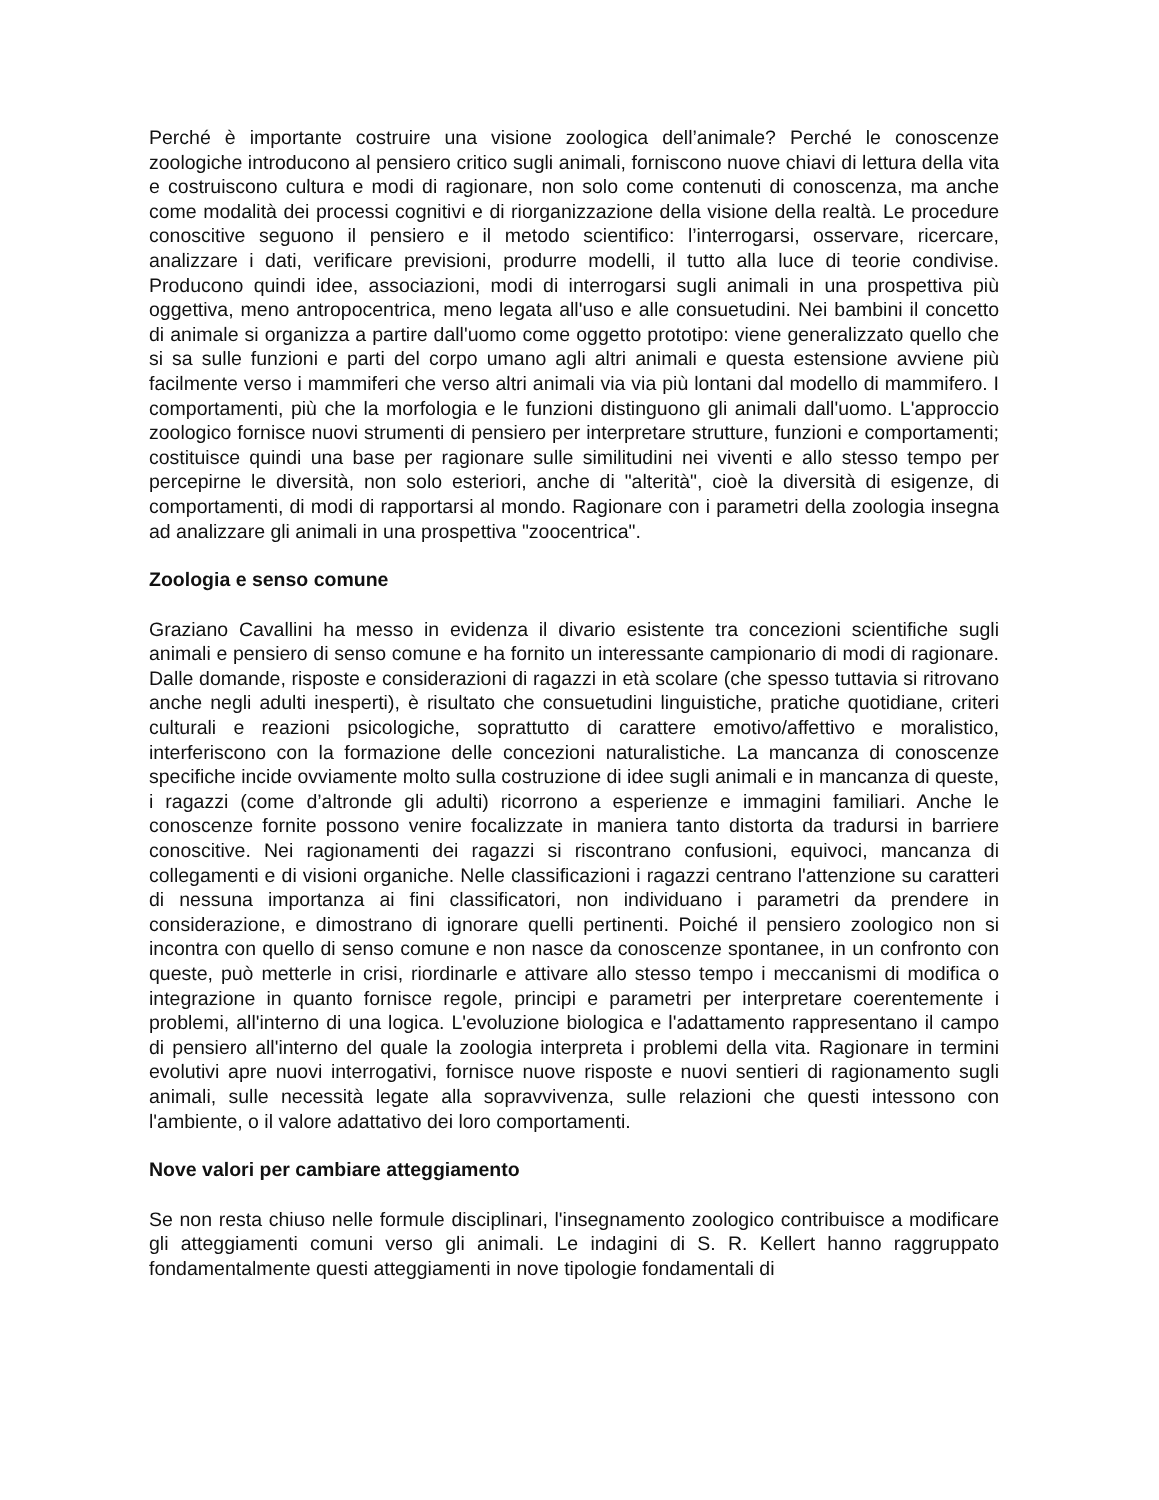Perché è importante costruire una visione zoologica dell’animale? Perché le conoscenze zoologiche introducono al pensiero critico sugli animali, forniscono nuove chiavi di lettura della vita e costruiscono cultura e modi di ragionare, non solo come contenuti di conoscenza, ma anche come modalità dei processi cognitivi e di riorganizzazione della visione della realtà. Le procedure conoscitive seguono il pensiero e il metodo scientifico: l’interrogarsi, osservare, ricercare, analizzare i dati, verificare previsioni, produrre modelli, il tutto alla luce di teorie condivise. Producono quindi idee, associazioni, modi di interrogarsi sugli animali in una prospettiva più oggettiva, meno antropocentrica, meno legata all'uso e alle consuetudini. Nei bambini il concetto di animale si organizza a partire dall'uomo come oggetto prototipo: viene generalizzato quello che si sa sulle funzioni e parti del corpo umano agli altri animali e questa estensione avviene più facilmente verso i mammiferi che verso altri animali via via più lontani dal modello di mammifero. I comportamenti, più che la morfologia e le funzioni distinguono gli animali dall'uomo. L'approccio zoologico fornisce nuovi strumenti di pensiero per interpretare strutture, funzioni e comportamenti; costituisce quindi una base per ragionare sulle similitudini nei viventi e allo stesso tempo per percepirne le diversità, non solo esteriori, anche di "alterità", cioè la diversità di esigenze, di comportamenti, di modi di rapportarsi al mondo. Ragionare con i parametri della zoologia insegna ad analizzare gli animali in una prospettiva "zoocentrica".
Zoologia e senso comune
Graziano Cavallini ha messo in evidenza il divario esistente tra concezioni scientifiche sugli animali e pensiero di senso comune e ha fornito un interessante campionario di modi di ragionare. Dalle domande, risposte e considerazioni di ragazzi in età scolare (che spesso tuttavia si ritrovano anche negli adulti inesperti), è risultato che consuetudini linguistiche, pratiche quotidiane, criteri culturali e reazioni psicologiche, soprattutto di carattere emotivo/affettivo e moralistico, interferiscono con la formazione delle concezioni naturalistiche. La mancanza di conoscenze specifiche incide ovviamente molto sulla costruzione di idee sugli animali e in mancanza di queste, i ragazzi (come d’altronde gli adulti) ricorrono a esperienze e immagini familiari. Anche le conoscenze fornite possono venire focalizzate in maniera tanto distorta da tradursi in barriere conoscitive. Nei ragionamenti dei ragazzi si riscontrano confusioni, equivoci, mancanza di collegamenti e di visioni organiche. Nelle classificazioni i ragazzi centrano l'attenzione su caratteri di nessuna importanza ai fini classificatori, non individuano i parametri da prendere in considerazione, e dimostrano di ignorare quelli pertinenti. Poiché il pensiero zoologico non si incontra con quello di senso comune e non nasce da conoscenze spontanee, in un confronto con queste, può metterle in crisi, riordinarle e attivare allo stesso tempo i meccanismi di modifica o integrazione in quanto fornisce regole, principi e parametri per interpretare coerentemente i problemi, all'interno di una logica. L'evoluzione biologica e l'adattamento rappresentano il campo di pensiero all'interno del quale la zoologia interpreta i problemi della vita. Ragionare in termini evolutivi apre nuovi interrogativi, fornisce nuove risposte e nuovi sentieri di ragionamento sugli animali, sulle necessità legate alla sopravvivenza, sulle relazioni che questi intessono con l'ambiente, o il valore adattativo dei loro comportamenti.
Nove valori per cambiare atteggiamento
Se non resta chiuso nelle formule disciplinari, l'insegnamento zoologico contribuisce a modificare gli atteggiamenti comuni verso gli animali. Le indagini di S. R. Kellert hanno raggruppato fondamentalmente questi atteggiamenti in nove tipologie fondamentali di